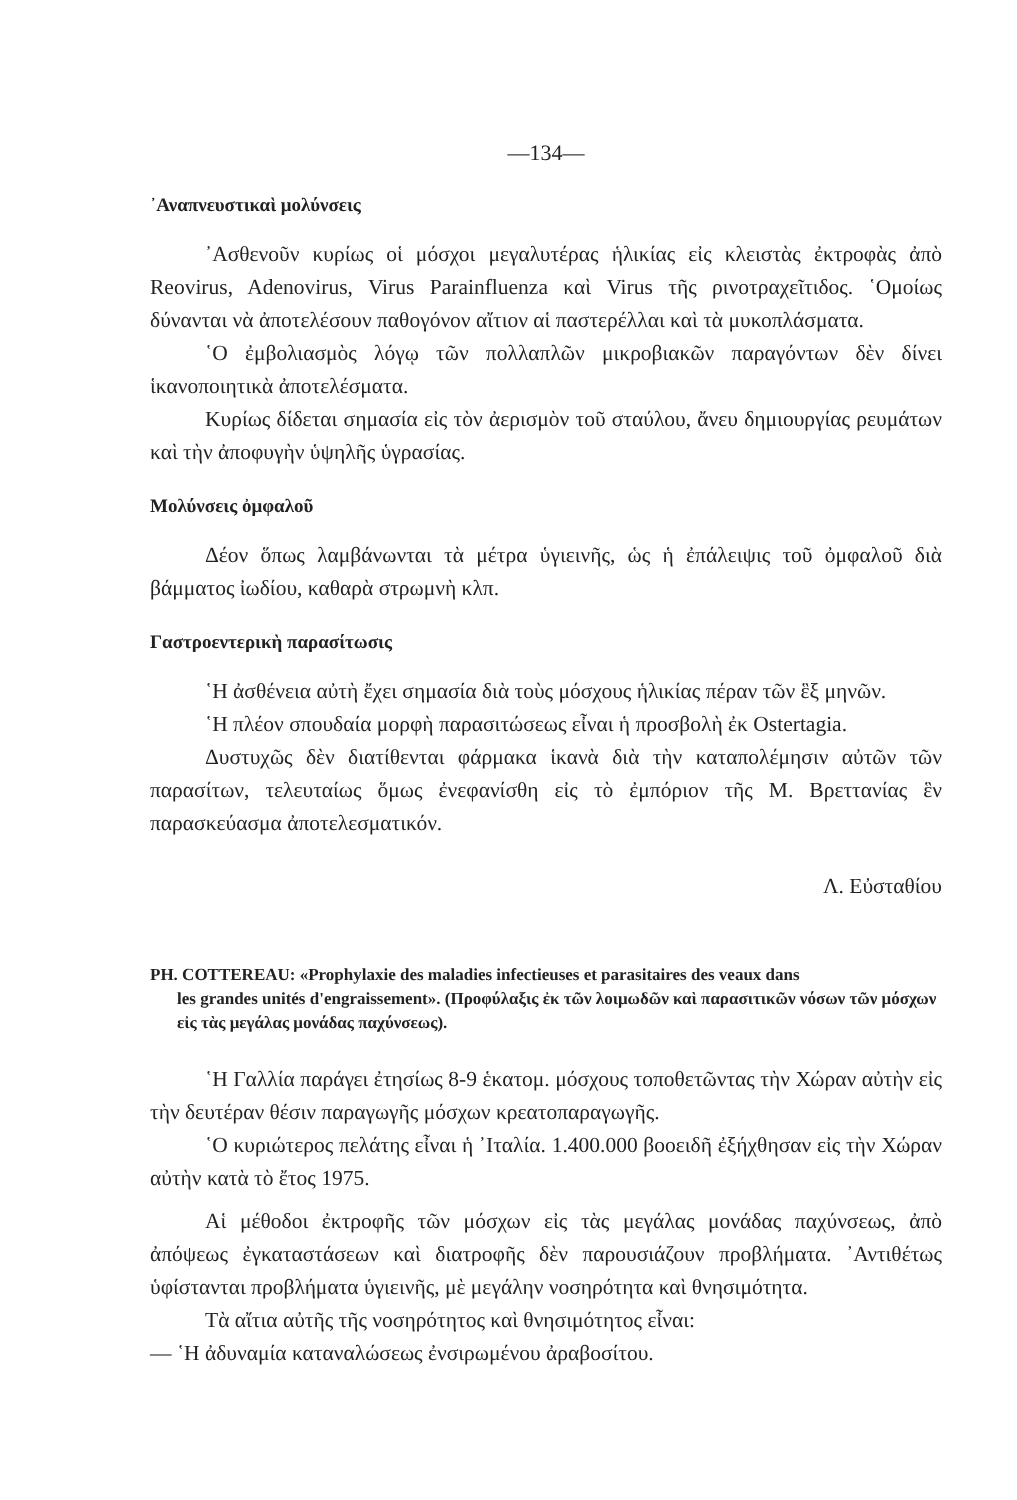—134—
᾿Αναπνευστικαὶ μολύνσεις
᾿Ασθενοῦν κυρίως οἱ μόσχοι μεγαλυτέρας ἡλικίας εἰς κλειστὰς ἐκτροφὰς ἀπὸ Reovirus, Adenovirus, Virus Parainfluenza καὶ Virus τῆς ρινοτραχεῖτιδος. ῾Ομοίως δύνανται νὰ ἀποτελέσουν παθογόνον αἴτιον αἱ παστερέλλαι καὶ τὰ μυκοπλάσματα.
῾Ο ἐμβολιασμὸς λόγῳ τῶν πολλαπλῶν μικροβιακῶν παραγόντων δὲν δίνει ἱκανοποιητικὰ ἀποτελέσματα.
Κυρίως δίδεται σημασία εἰς τὸν ἀερισμὸν τοῦ σταύλου, ἄνευ δημιουργίας ρευμάτων καὶ τὴν ἀποφυγὴν ὑψηλῆς ὑγρασίας.
Μολύνσεις ὀμφαλοῦ
Δέον ὅπως λαμβάνωνται τὰ μέτρα ὑγιεινῆς, ὡς ἡ ἐπάλειψις τοῦ ὀμφαλοῦ διὰ βάμματος ἰωδίου, καθαρὰ στρωμνὴ κλπ.
Γαστροεντερικὴ παρασίτωσις
῾Η ἀσθένεια αὐτὴ ἔχει σημασία διὰ τοὺς μόσχους ἡλικίας πέραν τῶν ἓξ μηνῶν.
῾Η πλέον σπουδαία μορφὴ παρασιτώσεως εἶναι ἡ προσβολὴ ἐκ Ostertagia.
Δυστυχῶς δὲν διατίθενται φάρμακα ἱκανὰ διὰ τὴν καταπολέμησιν αὐτῶν τῶν παρασίτων, τελευταίως ὅμως ἐνεφανίσθη εἰς τὸ ἐμπόριον τῆς Μ. Βρεττανίας ἓν παρασκεύασμα ἀποτελεσματικόν.
Λ. Εὐσταθίου
PH. COTTEREAU: «Prophylaxie des maladies infectieuses et parasitaires des veaux dans
les grandes unités d'engraissement». (Προφύλαξις ἐκ τῶν λοιμωδῶν καὶ παρασιτικῶν νόσων τῶν μόσχων εἰς τὰς μεγάλας μονάδας παχύνσεως).
῾Η Γαλλία παράγει ἐτησίως 8-9 ἑκατομ. μόσχους τοποθετῶντας τὴν Χώραν αὐτὴν εἰς τὴν δευτέραν θέσιν παραγωγῆς μόσχων κρεατοπαραγωγῆς.
῾Ο κυριώτερος πελάτης εἶναι ἡ ᾿Ιταλία. 1.400.000 βοοειδῆ ἐξήχθησαν εἰς τὴν Χώραν αὐτὴν κατὰ τὸ ἔτος 1975.
Αἱ μέθοδοι ἐκτροφῆς τῶν μόσχων εἰς τὰς μεγάλας μονάδας παχύνσεως, ἀπὸ ἀπόψεως ἐγκαταστάσεων καὶ διατροφῆς δὲν παρουσιάζουν προβλήματα. ᾿Αντιθέτως ὑφίστανται προβλήματα ὑγιεινῆς, μὲ μεγάλην νοσηρότητα καὶ θνησιμότητα.
Τὰ αἴτια αὐτῆς τῆς νοσηρότητος καὶ θνησιμότητος εἶναι:
— ῾Η ἀδυναμία καταναλώσεως ἐνσιρωμένου ἀραβοσίτου.